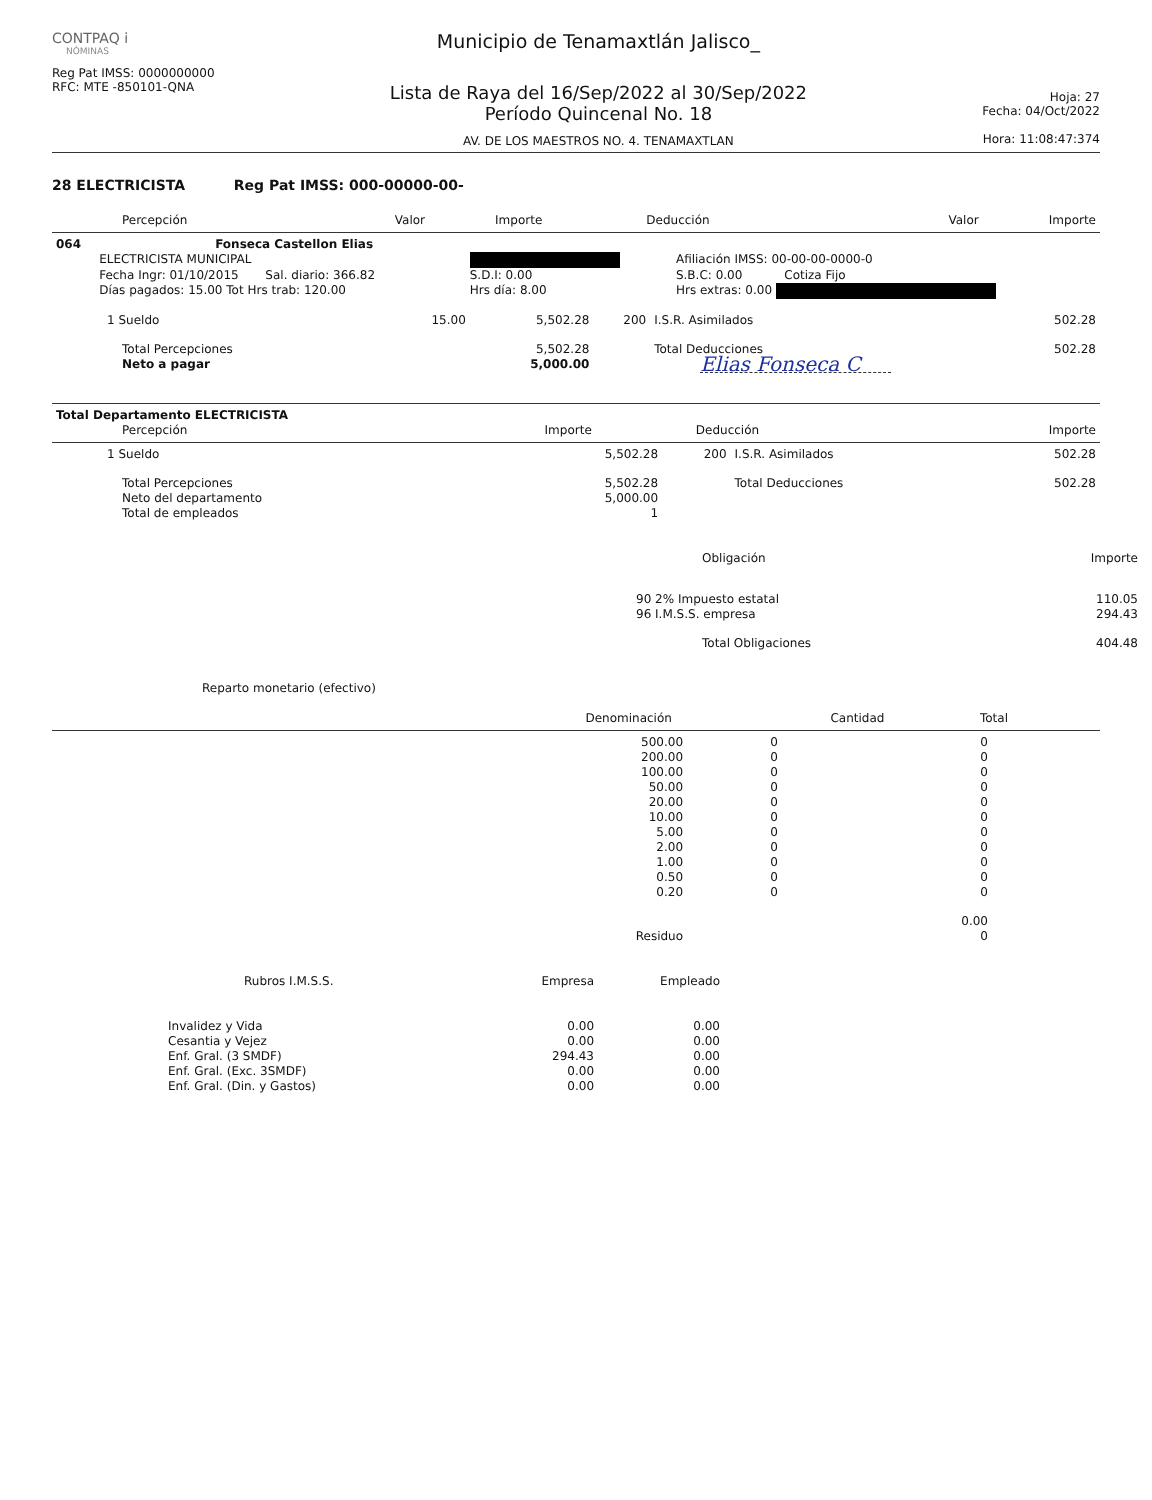CONTPAQ i
NÓMINAS
Reg Pat IMSS: 0000000000
RFC: MTE -850101-QNA
Municipio de Tenamaxtlán Jalisco_
Lista de Raya del 16/Sep/2022 al 30/Sep/2022
Período Quincenal No. 18
AV. DE LOS MAESTROS NO. 4. TENAMAXTLAN
Hoja: 27
Fecha: 04/Oct/2022
Hora: 11:08:47:374
28 ELECTRICISTA Reg Pat IMSS: 000-00000-00-
| Percepción | Valor | Importe | Deducción | Valor | Importe |
| --- | --- | --- | --- | --- | --- |
| 064 | Fonseca Castellon Elias | | |
| | ELECTRICISTA MUNICIPAL | | Afiliación IMSS: 00-00-00-0000-0 |
| | Fecha Ingr: 01/10/2015 Sal. diario: 366.82 | S.D.I: 0.00 | S.B.C: 0.00 Cotiza Fijo |
| | Días pagados: 15.00 Tot Hrs trab: 120.00 | Hrs día: 8.00 | Hrs extras: 0.00 |
| 1 Sueldo | 15.00 | 5,502.28 | 200 | I.S.R. Asimilados | 502.28 |
| Total Percepciones | | 5,502.28 | | Total Deducciones | 502.28 |
| Neto a pagar | | 5,000.00 | | Elias Fonseca C | |
| Total Departamento ELECTRICISTA | | | |
| Percepción | Importe | Deducción | Importe |
| 1 Sueldo | 5,502.28 | 200 | I.S.R. Asimilados | 502.28 |
| Total Percepciones | 5,502.28 | | Total Deducciones | 502.28 |
| Neto del departamento | 5,000.00 | | | |
| Total de empleados | 1 | | | |
| Obligación | Importe |
| --- | --- |
| 90 2% Impuesto estatal | 110.05 |
| 96 I.M.S.S. empresa | 294.43 |
| Total Obligaciones | 404.48 |
Reparto monetario (efectivo)
| Denominación | Cantidad | Total |
| --- | --- | --- |
| 500.00 | 0 | 0 |
| 200.00 | 0 | 0 |
| 100.00 | 0 | 0 |
| 50.00 | 0 | 0 |
| 20.00 | 0 | 0 |
| 10.00 | 0 | 0 |
| 5.00 | 0 | 0 |
| 2.00 | 0 | 0 |
| 1.00 | 0 | 0 |
| 0.50 | 0 | 0 |
| 0.20 | 0 | 0 |
| | | 0.00 |
| Residuo | | 0 |
| Rubros I.M.S.S. | Empresa | Empleado |
| --- | --- | --- |
| Invalidez y Vida | 0.00 | 0.00 |
| Cesantia y Vejez | 0.00 | 0.00 |
| Enf. Gral. (3 SMDF) | 294.43 | 0.00 |
| Enf. Gral. (Exc. 3SMDF) | 0.00 | 0.00 |
| Enf. Gral. (Din. y Gastos) | 0.00 | 0.00 |